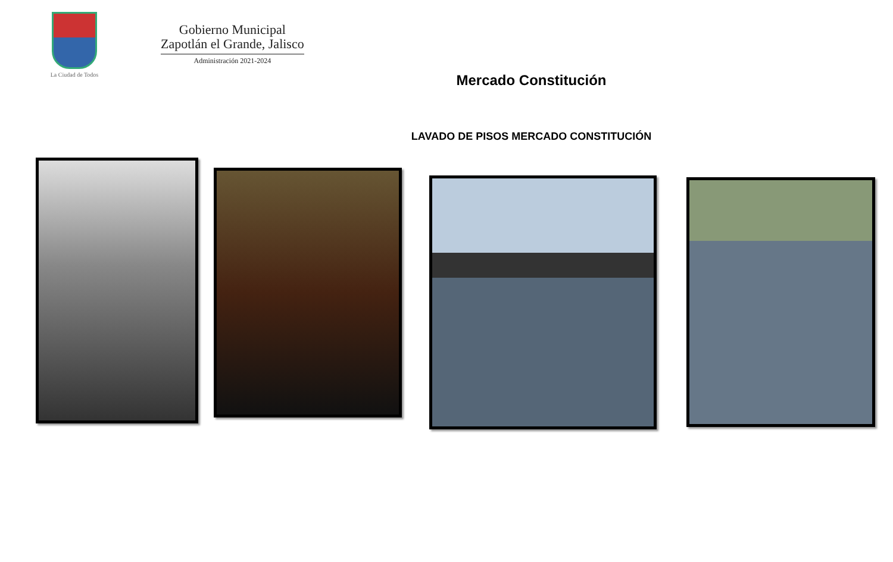La Ciudad de Todos
Gobierno Municipal
Zapotlán el Grande, Jalisco
Administración 2021-2024
Mercado Constitución
LAVADO DE PISOS MERCADO CONSTITUCIÓN